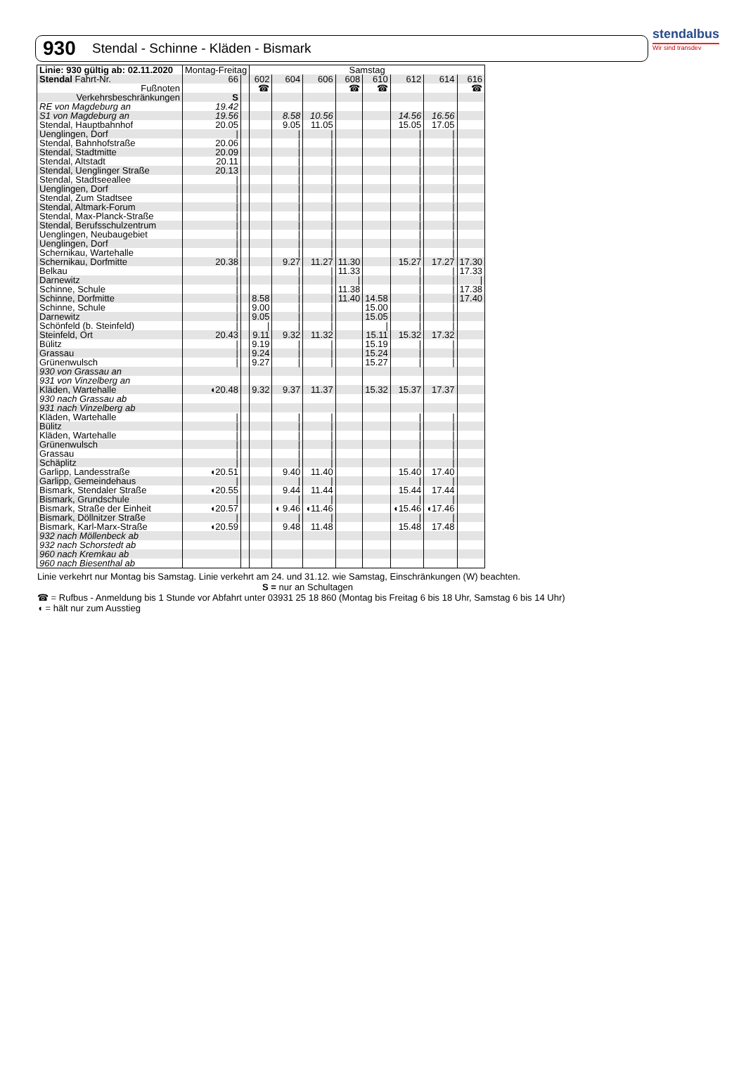stendalbus
Wir sind transdev
930 Stendal - Schinne - Kläden - Bismark
| Linie: 930 gültig ab: 02.11.2020 | Montag-Freitag | | Samstag | | | | | | | |
| --- | --- | --- | --- | --- | --- | --- | --- | --- | --- | --- |
| Stendal Fahrt-Nr. | 66 | | 602 | 604 | 606 | 608 | 610 | 612 | 614 | 616 |
| Fußnoten | | | ☎ | | | ☎ | ☎ | | | ☎ |
| Verkehrsbeschränkungen | S | | | | | | | | | |
| RE von Magdeburg an | 19.42 | | | | | | | | | |
| S1 von Magdeburg an | 19.56 | | | 8.58 | 10.56 | | | 14.56 | 16.56 | |
| Stendal, Hauptbahnhof | 20.05 | | | 9.05 | 11.05 | | | 15.05 | 17.05 | |
| Uenglingen, Dorf | / | | | / | / | | | / | / | |
| Stendal, Bahnhofstraße | 20.06 | | | / | / | | | / | / | |
| Stendal, Stadtmitte | 20.09 | | | / | / | | | / | / | |
| Stendal, Altstadt | 20.11 | | | / | / | | | / | / | |
| Stendal, Uenglinger Straße | 20.13 | | | / | / | | | / | / | |
| Stendal, Stadtseeallee | / | | | / | / | | | / | / | |
| Uenglingen, Dorf | / | | | / | / | | | / | / | |
| Stendal, Zum Stadtsee | / | | | / | / | | | / | / | |
| Stendal, Altmark-Forum | / | | | / | / | | | / | / | |
| Stendal, Max-Planck-Straße | / | | | / | / | | | / | / | |
| Stendal, Berufsschulzentrum | / | | | / | / | | | / | / | |
| Uenglingen, Neubaugebiet | / | | | / | / | | | / | / | |
| Uenglingen, Dorf | / | | | / | / | | | / | / | |
| Schernikau, Wartehalle | / | | | / | / | | | / | / | |
| Schernikau, Dorfmitte | 20.38 | | | 9.27 | 11.27 | 11.30 | | 15.27 | 17.27 | 17.30 |
| Belkau | / | | | / | / | 11.33 | | / | / | 17.33 |
| Darnewitz | / | | | / | / | / | | / | / | / |
| Schinne, Schule | / | | | / | / | 11.38 | | / | / | 17.38 |
| Schinne, Dorfmitte | / | | 8.58 | / | / | 11.40 | 14.58 | / | / | 17.40 |
| Schinne, Schule | / | | 9.00 | / | / | | 15.00 | / | / | |
| Darnewitz | / | | 9.05 | / | / | | 15.05 | / | / | |
| Schönfeld (b. Steinfeld) | / | | / | / | / | | / | / | / | |
| Steinfeld, Ort | 20.43 | | 9.11 | 9.32 | 11.32 | | 15.11 | 15.32 | 17.32 | |
| Bülitz | / | | 9.19 | / | / | | 15.19 | / | / | |
| Grassau | / | | 9.24 | / | / | | 15.24 | / | / | |
| Grünenwulsch | / | | 9.27 | / | / | | 15.27 | / | / | |
| 930 von Grassau an | | | | | | | | | | |
| 931 von Vinzelberg an | | | | | | | | | | |
| Kläden, Wartehalle | ◖20.48 | | 9.32 | 9.37 | 11.37 | | 15.32 | 15.37 | 17.37 | |
| 930 nach Grassau ab | | | | | | | | | | |
| 931 nach Vinzelberg ab | | | | | | | | | | |
| Kläden, Wartehalle | / | | | / | / | | | / | / | |
| Bülitz | / | | | / | / | | | / | / | |
| Kläden, Wartehalle | / | | | / | / | | | / | / | |
| Grünenwulsch | / | | | / | / | | | / | / | |
| Grassau | / | | | / | / | | | / | / | |
| Schäplitz | / | | | / | / | | | / | / | |
| Garlipp, Landesstraße | ◖20.51 | | | 9.40 | 11.40 | | | 15.40 | 17.40 | |
| Garlipp, Gemeindehaus | / | | | / | / | | | / | / | |
| Bismark, Stendaler Straße | ◖20.55 | | | 9.44 | 11.44 | | | 15.44 | 17.44 | |
| Bismark, Grundschule | / | | | / | / | | | / | / | |
| Bismark, Straße der Einheit | ◖20.57 | | | ◖ 9.46 | ◖11.46 | | | ◖15.46 | ◖17.46 | |
| Bismark, Döllnitzer Straße | / | | | / | / | | | / | / | |
| Bismark, Karl-Marx-Straße | ◖20.59 | | | 9.48 | 11.48 | | | 15.48 | 17.48 | |
| 932 nach Möllenbeck ab | | | | | | | | | | |
| 932 nach Schorstedt ab | | | | | | | | | | |
| 960 nach Kremkau ab | | | | | | | | | | |
| 960 nach Biesenthal ab | | | | | | | | | | |
Linie verkehrt nur Montag bis Samstag. Linie verkehrt am 24. und 31.12. wie Samstag, Einschränkungen (W) beachten.
S = nur an Schultagen
☎ = Rufbus - Anmeldung bis 1 Stunde vor Abfahrt unter 03931 25 18 860 (Montag bis Freitag 6 bis 18 Uhr, Samstag 6 bis 14 Uhr)
◖ = hält nur zum Ausstieg